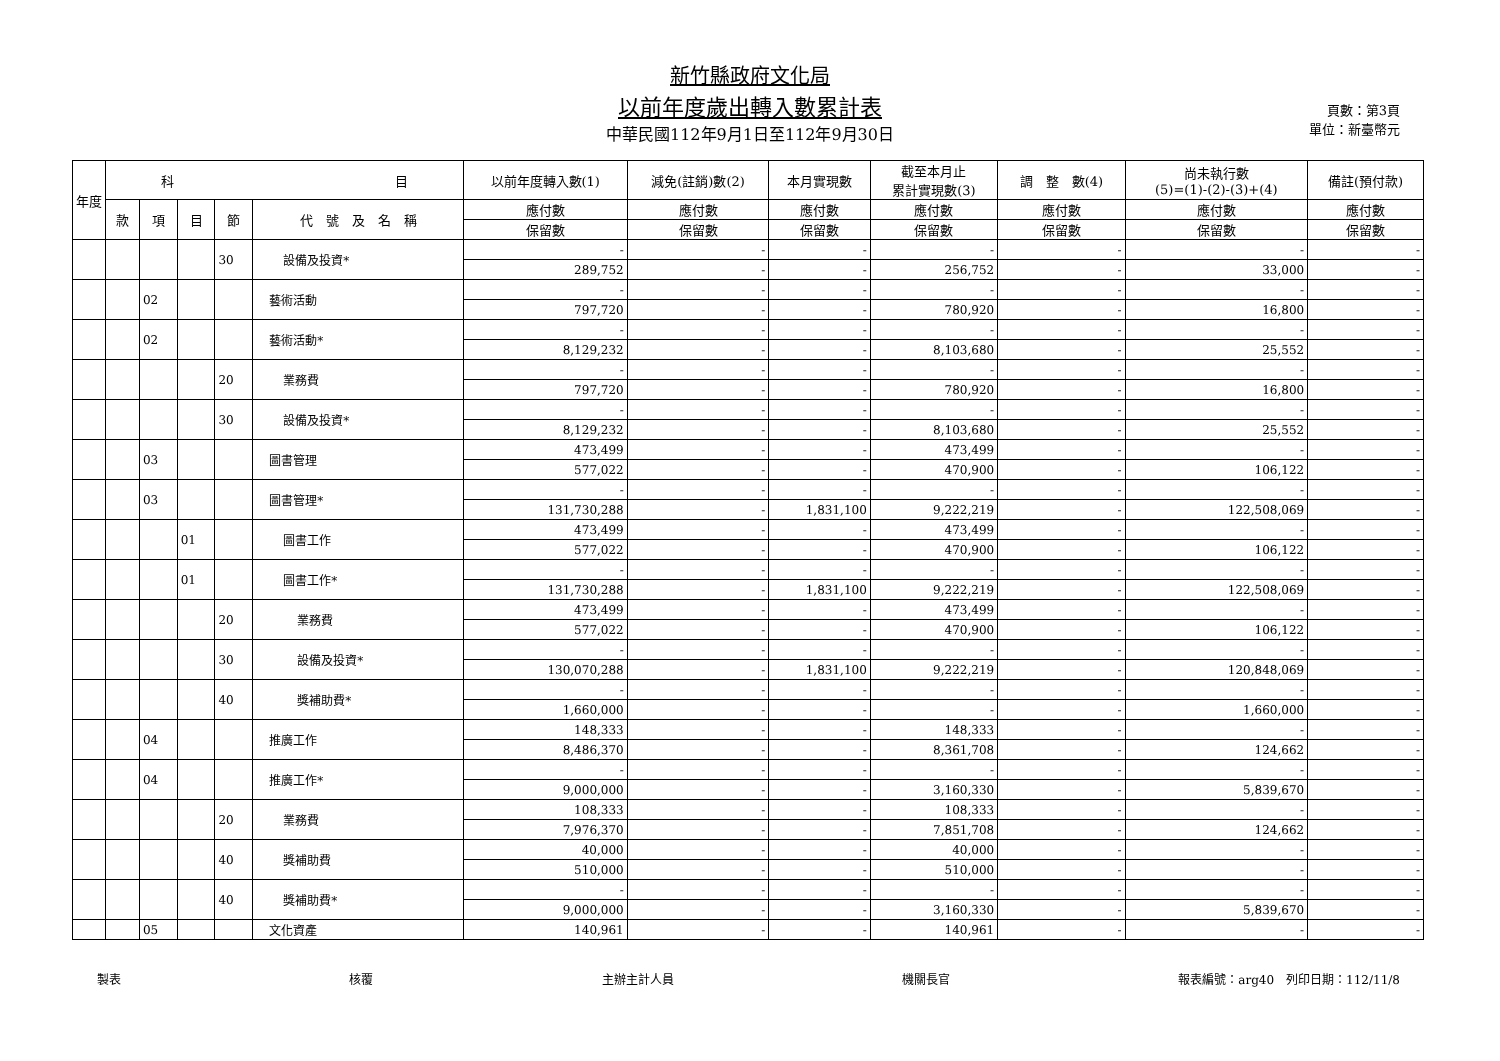新竹縣政府文化局
以前年度歲出轉入數累計表
中華民國112年9月1日至112年9月30日
頁數：第3頁
單位：新臺幣元
| 年度 | 科 目 | | | | | 以前年度轉入數(1) | 減免(註銷)數(2) | 本月實現數 | 截至本月止 累計實現數(3) | 調 整 數(4) | 尚未執行數 (5)=(1)-(2)-(3)+(4) | 備註(預付款) |
| --- | --- | --- | --- | --- | --- | --- | --- | --- | --- | --- | --- | --- |
| | 款 | 項 | 目 | 節 | 代 號 及 名 稱 | 應付數 | 應付數 | 應付數 | 應付數 | 應付數 | 應付數 | 應付數 |
| | | | | | | 保留數 | 保留數 | 保留數 | 保留數 | 保留數 | 保留數 | 保留數 |
| | | | | 30 | 設備及投資* | - | - | - | - | - | - | - |
| | | | | | | 289,752 | - | - | 256,752 | - | 33,000 | - |
| | | 02 | | | 藝術活動 | - | - | - | - | - | - | - |
| | | | | | | 797,720 | - | - | 780,920 | - | 16,800 | - |
| | | 02 | | | 藝術活動* | - | - | - | - | - | - | - |
| | | | | | | 8,129,232 | - | - | 8,103,680 | - | 25,552 | - |
| | | | | 20 | 業務費 | - | - | - | - | - | - | - |
| | | | | | | 797,720 | - | - | 780,920 | - | 16,800 | - |
| | | | | 30 | 設備及投資* | - | - | - | - | - | - | - |
| | | | | | | 8,129,232 | - | - | 8,103,680 | - | 25,552 | - |
| | | 03 | | | 圖書管理 | 473,499 | - | - | 473,499 | - | - | - |
| | | | | | | 577,022 | - | - | 470,900 | - | 106,122 | - |
| | | 03 | | | 圖書管理* | - | - | - | - | - | - | - |
| | | | | | | 131,730,288 | - | 1,831,100 | 9,222,219 | - | 122,508,069 | - |
| | | | 01 | | 圖書工作 | 473,499 | - | - | 473,499 | - | - | - |
| | | | | | | 577,022 | - | - | 470,900 | - | 106,122 | - |
| | | | 01 | | 圖書工作* | - | - | - | - | - | - | - |
| | | | | | | 131,730,288 | - | 1,831,100 | 9,222,219 | - | 122,508,069 | - |
| | | | | 20 | 業務費 | 473,499 | - | - | 473,499 | - | - | - |
| | | | | | | 577,022 | - | - | 470,900 | - | 106,122 | - |
| | | | | 30 | 設備及投資* | - | - | - | - | - | - | - |
| | | | | | | 130,070,288 | - | 1,831,100 | 9,222,219 | - | 120,848,069 | - |
| | | | | 40 | 獎補助費* | - | - | - | - | - | - | - |
| | | | | | | 1,660,000 | - | - | - | - | 1,660,000 | - |
| | | 04 | | | 推廣工作 | 148,333 | - | - | 148,333 | - | - | - |
| | | | | | | 8,486,370 | - | - | 8,361,708 | - | 124,662 | - |
| | | 04 | | | 推廣工作* | - | - | - | - | - | - | - |
| | | | | | | 9,000,000 | - | - | 3,160,330 | - | 5,839,670 | - |
| | | | | 20 | 業務費 | 108,333 | - | - | 108,333 | - | - | - |
| | | | | | | 7,976,370 | - | - | 7,851,708 | - | 124,662 | - |
| | | | | 40 | 獎補助費 | 40,000 | - | - | 40,000 | - | - | - |
| | | | | | | 510,000 | - | - | 510,000 | - | - | - |
| | | | | 40 | 獎補助費* | - | - | - | - | - | - | - |
| | | | | | | 9,000,000 | - | - | 3,160,330 | - | 5,839,670 | - |
| | | 05 | | | 文化資產 | 140,961 | - | - | 140,961 | - | - | - |
製表 核覆 主辦主計人員 機關長官 報表編號：arg40　列印日期：112/11/8